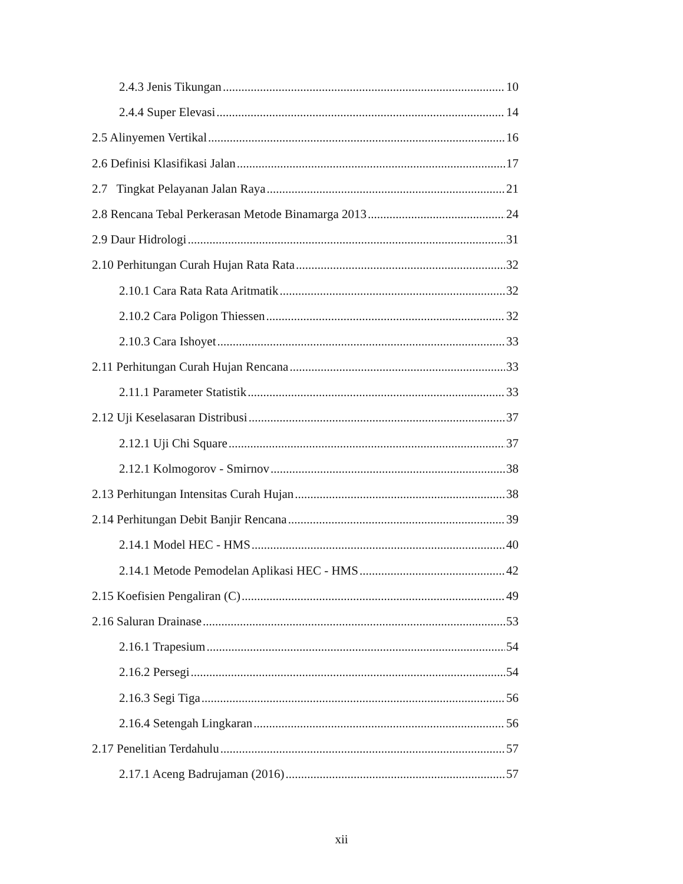2.4.3 Jenis Tikungan 10
2.4.4 Super Elevasi 14
2.5 Alinyemen Vertikal 16
2.6 Definisi Klasifikasi Jalan 17
2.7 Tingkat Pelayanan Jalan Raya 21
2.8 Rencana Tebal Perkerasan Metode Binamarga 2013 24
2.9 Daur Hidrologi 31
2.10 Perhitungan Curah Hujan Rata Rata 32
2.10.1 Cara Rata Rata Aritmatik 32
2.10.2 Cara Poligon Thiessen 32
2.10.3 Cara Ishoyet 33
2.11 Perhitungan Curah Hujan Rencana 33
2.11.1 Parameter Statistik 33
2.12 Uji Keselasaran Distribusi 37
2.12.1 Uji Chi Square 37
2.12.1 Kolmogorov - Smirnov 38
2.13 Perhitungan Intensitas Curah Hujan 38
2.14 Perhitungan Debit Banjir Rencana 39
2.14.1 Model HEC - HMS 40
2.14.1 Metode Pemodelan Aplikasi HEC - HMS 42
2.15 Koefisien Pengaliran (C) 49
2.16 Saluran Drainase 53
2.16.1 Trapesium 54
2.16.2 Persegi 54
2.16.3 Segi Tiga 56
2.16.4 Setengah Lingkaran 56
2.17 Penelitian Terdahulu 57
2.17.1 Aceng Badrujaman (2016) 57
xii